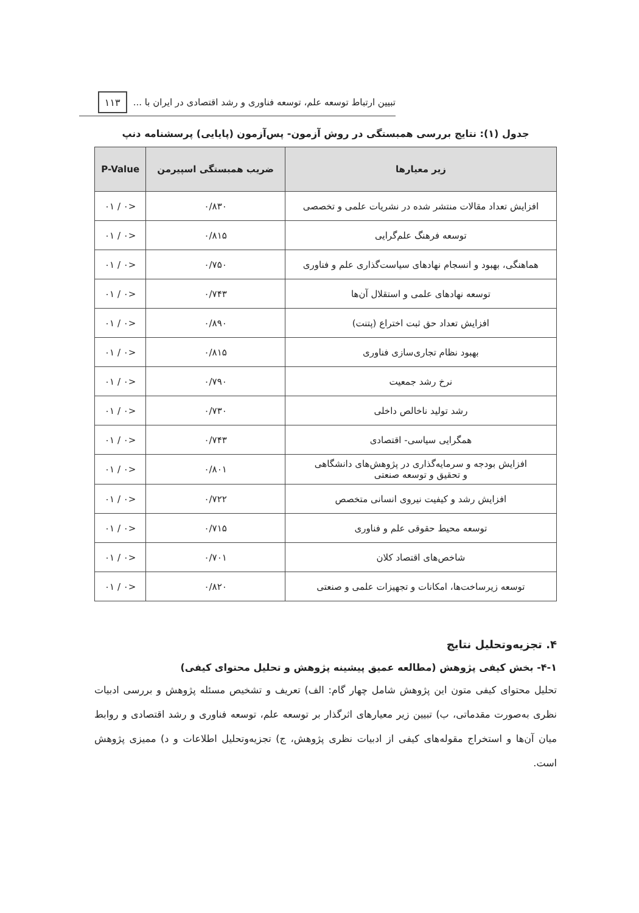تبیین ارتباط توسعه علم، توسعه فناوری و رشد اقتصادی در ایران با ... ۱۱۳
جدول (۱): نتایج بررسی همبستگی در روش آزمون- پس‌آزمون (پایایی) پرسشنامه دنپ
| زیر معیارها | ضریب همبستگی اسپیرمن | P-Value |
| --- | --- | --- |
| افزایش تعداد مقالات منتشر شده در نشریات علمی و تخصصی | ۰/۸۳۰ | <۰ / ۰۱ |
| توسعه فرهنگ علم‌گرایی | ۰/۸۱۵ | <۰ / ۰۱ |
| هماهنگی، بهبود و انسجام نهادهای سیاست‌گذاری علم و فناوری | ۰/۷۵۰ | <۰ / ۰۱ |
| توسعه نهادهای علمی و استقلال آن‌ها | ۰/۷۴۳ | <۰ / ۰۱ |
| افزایش تعداد حق ثبت اختراع (پتنت) | ۰/۸۹۰ | <۰ / ۰۱ |
| بهبود نظام تجاری‌سازی فناوری | ۰/۸۱۵ | <۰ / ۰۱ |
| نرخ رشد جمعیت | ۰/۷۹۰ | <۰ / ۰۱ |
| رشد تولید ناخالص داخلی | ۰/۷۳۰ | <۰ / ۰۱ |
| همگرایی سیاسی- اقتصادی | ۰/۷۴۳ | <۰ / ۰۱ |
| افزایش بودجه و سرمایه‌گذاری در پژوهش‌های دانشگاهی و تحقیق و توسعه صنعتی | ۰/۸۰۱ | <۰ / ۰۱ |
| افزایش رشد و کیفیت نیروی انسانی متخصص | ۰/۷۲۲ | <۰ / ۰۱ |
| توسعه محیط حقوقی علم و فناوری | ۰/۷۱۵ | <۰ / ۰۱ |
| شاخص‌های اقتصاد کلان | ۰/۷۰۱ | <۰ / ۰۱ |
| توسعه زیرساخت‌ها، امکانات و تجهیزات علمی و صنعتی | ۰/۸۲۰ | <۰ / ۰۱ |
۴. تجزیه‌وتحلیل نتایج
۴-۱- بخش کیفی پژوهش (مطالعه عمیق پیشینه پژوهش و تحلیل محتوای کیفی)
تحلیل محتوای کیفی متون این پژوهش شامل چهار گام: الف) تعریف و تشخیص مسئله پژوهش و بررسی ادبیات نظری به‌صورت مقدماتی، ب) تبیین زیر معیارهای اثرگذار بر توسعه علم، توسعه فناوری و رشد اقتصادی و روابط میان آن‌ها و استخراج مقوله‌های کیفی از ادبیات نظری پژوهش، ج) تجزیه‌وتحلیل اطلاعات و د) ممیزی پژوهش است.